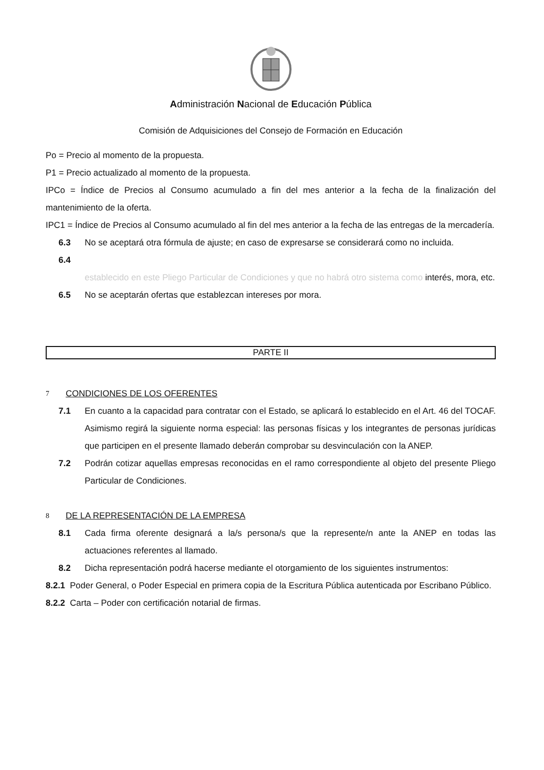Administración Nacional de Educación Pública
Comisión de Adquisiciones del Consejo de Formación en Educación
Po = Precio al momento de la propuesta.
P1 = Precio actualizado al momento de la propuesta.
IPCo = Índice de Precios al Consumo acumulado a fin del mes anterior a la fecha de la finalización del mantenimiento de la oferta.
IPC1 = Índice de Precios al Consumo acumulado al fin del mes anterior a la fecha de las entregas de la mercadería.
6.3 No se aceptará otra fórmula de ajuste; en caso de expresarse se considerará como no incluida.
6.4
establecido en este Pliego Particular de Condiciones y que no habrá otro sistema como interés, mora, etc.
6.5 No se aceptarán ofertas que establezcan intereses por mora.
PARTE II
7 CONDICIONES DE LOS OFERENTES
7.1 En cuanto a la capacidad para contratar con el Estado, se aplicará lo establecido en el Art. 46 del TOCAF. Asimismo regirá la siguiente norma especial: las personas físicas y los integrantes de personas jurídicas que participen en el presente llamado deberán comprobar su desvinculación con la ANEP.
7.2 Podrán cotizar aquellas empresas reconocidas en el ramo correspondiente al objeto del presente Pliego Particular de Condiciones.
8 DE LA REPRESENTACIÓN DE LA EMPRESA
8.1 Cada firma oferente designará a la/s persona/s que la represente/n ante la ANEP en todas las actuaciones referentes al llamado.
8.2 Dicha representación podrá hacerse mediante el otorgamiento de los siguientes instrumentos:
8.2.1 Poder General, o Poder Especial en primera copia de la Escritura Pública autenticada por Escribano Público.
8.2.2 Carta – Poder con certificación notarial de firmas.